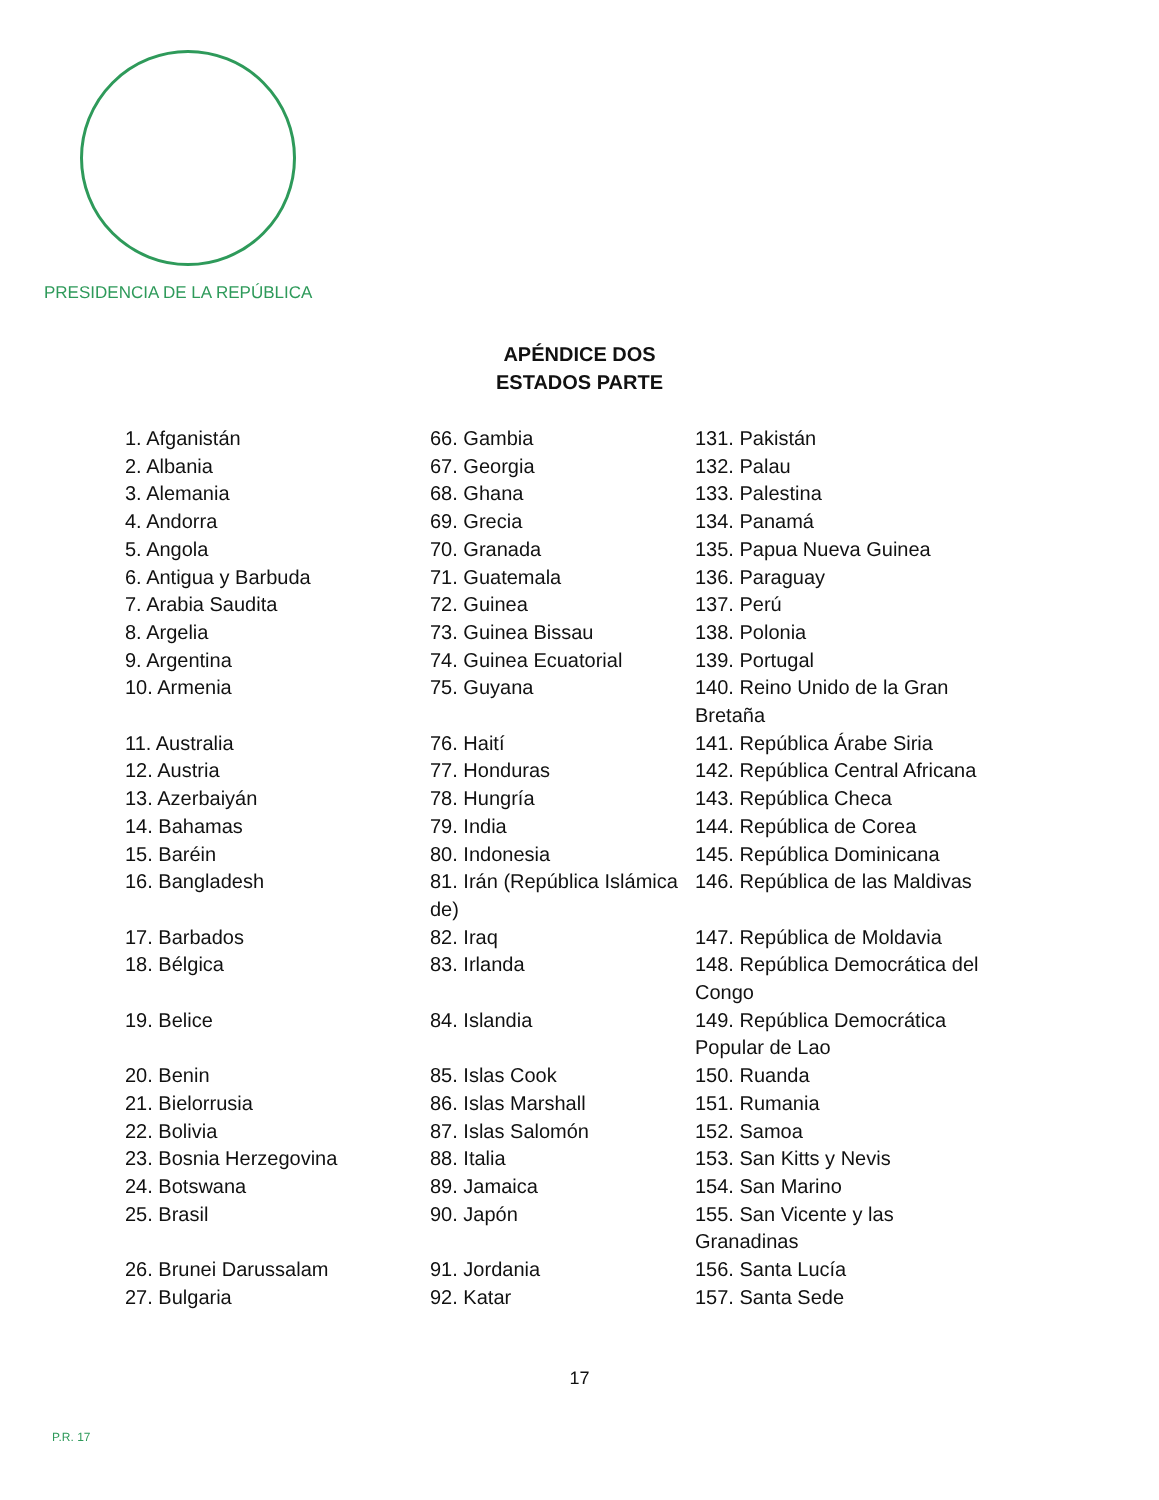PRESIDENCIA DE LA REPÚBLICA
APÉNDICE DOS
ESTADOS PARTE
| 1. Afganistán | 66. Gambia | 131. Pakistán |
| 2. Albania | 67. Georgia | 132. Palau |
| 3. Alemania | 68. Ghana | 133. Palestina |
| 4. Andorra | 69. Grecia | 134. Panamá |
| 5. Angola | 70. Granada | 135. Papua Nueva Guinea |
| 6. Antigua y Barbuda | 71. Guatemala | 136. Paraguay |
| 7. Arabia Saudita | 72. Guinea | 137. Perú |
| 8. Argelia | 73. Guinea Bissau | 138. Polonia |
| 9. Argentina | 74. Guinea Ecuatorial | 139. Portugal |
| 10. Armenia | 75. Guyana | 140. Reino Unido de la Gran Bretaña |
| 11. Australia | 76. Haití | 141. República Árabe Siria |
| 12. Austria | 77. Honduras | 142. República Central Africana |
| 13. Azerbaiyán | 78. Hungría | 143. República Checa |
| 14. Bahamas | 79. India | 144. República de Corea |
| 15. Baréin | 80. Indonesia | 145. República Dominicana |
| 16. Bangladesh | 81. Irán (República Islámica de) | 146. República de las Maldivas |
| 17. Barbados | 82. Iraq | 147. República de Moldavia |
| 18. Bélgica | 83. Irlanda | 148. República Democrática del Congo |
| 19. Belice | 84. Islandia | 149. República Democrática Popular de Lao |
| 20. Benin | 85. Islas Cook | 150. Ruanda |
| 21. Bielorrusia | 86. Islas Marshall | 151. Rumania |
| 22. Bolivia | 87. Islas Salomón | 152. Samoa |
| 23. Bosnia Herzegovina | 88. Italia | 153. San Kitts y Nevis |
| 24. Botswana | 89. Jamaica | 154. San Marino |
| 25. Brasil | 90. Japón | 155. San Vicente y las Granadinas |
| 26. Brunei Darussalam | 91. Jordania | 156. Santa Lucía |
| 27. Bulgaria | 92. Katar | 157. Santa Sede |
17
P.R. 17